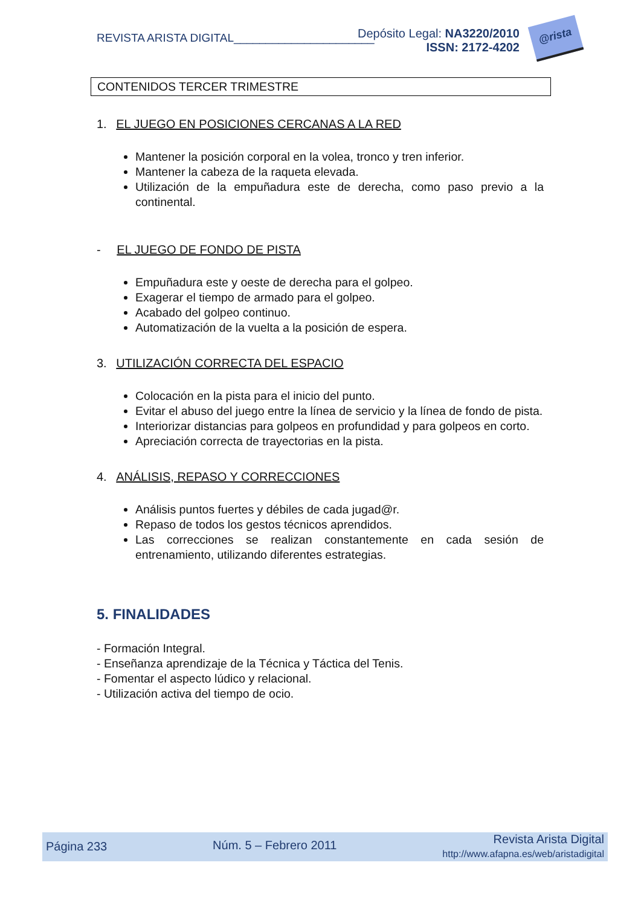REVISTA ARISTA DIGITAL______________________
Depósito Legal: NA3220/2010
ISSN: 2172-4202
@rista
CONTENIDOS TERCER TRIMESTRE
1. EL JUEGO EN POSICIONES CERCANAS A LA RED
Mantener la posición corporal en la volea, tronco y tren inferior.
Mantener la cabeza de la raqueta elevada.
Utilización de la empuñadura este de derecha, como paso previo a la continental.
- EL JUEGO DE FONDO DE PISTA
Empuñadura este y oeste de derecha para el golpeo.
Exagerar el tiempo de armado para el golpeo.
Acabado del golpeo continuo.
Automatización de la vuelta a la posición de espera.
3. UTILIZACIÓN CORRECTA DEL ESPACIO
Colocación en la pista para el inicio del punto.
Evitar el abuso del juego entre la línea de servicio y la línea de fondo de pista.
Interiorizar distancias para golpeos en profundidad y para golpeos en corto.
Apreciación correcta de trayectorias en la pista.
4. ANÁLISIS, REPASO Y CORRECCIONES
Análisis puntos fuertes y débiles de cada jugad@r.
Repaso de todos los gestos técnicos aprendidos.
Las correcciones se realizan constantemente en cada sesión de entrenamiento, utilizando diferentes estrategias.
5. FINALIDADES
- Formación Integral.
- Enseñanza aprendizaje de la Técnica y Táctica del Tenis.
- Fomentar el aspecto lúdico y relacional.
- Utilización activa del tiempo de ocio.
Página 233 Núm. 5 – Febrero 2011 Revista Arista Digital
http://www.afapna.es/web/aristadigital